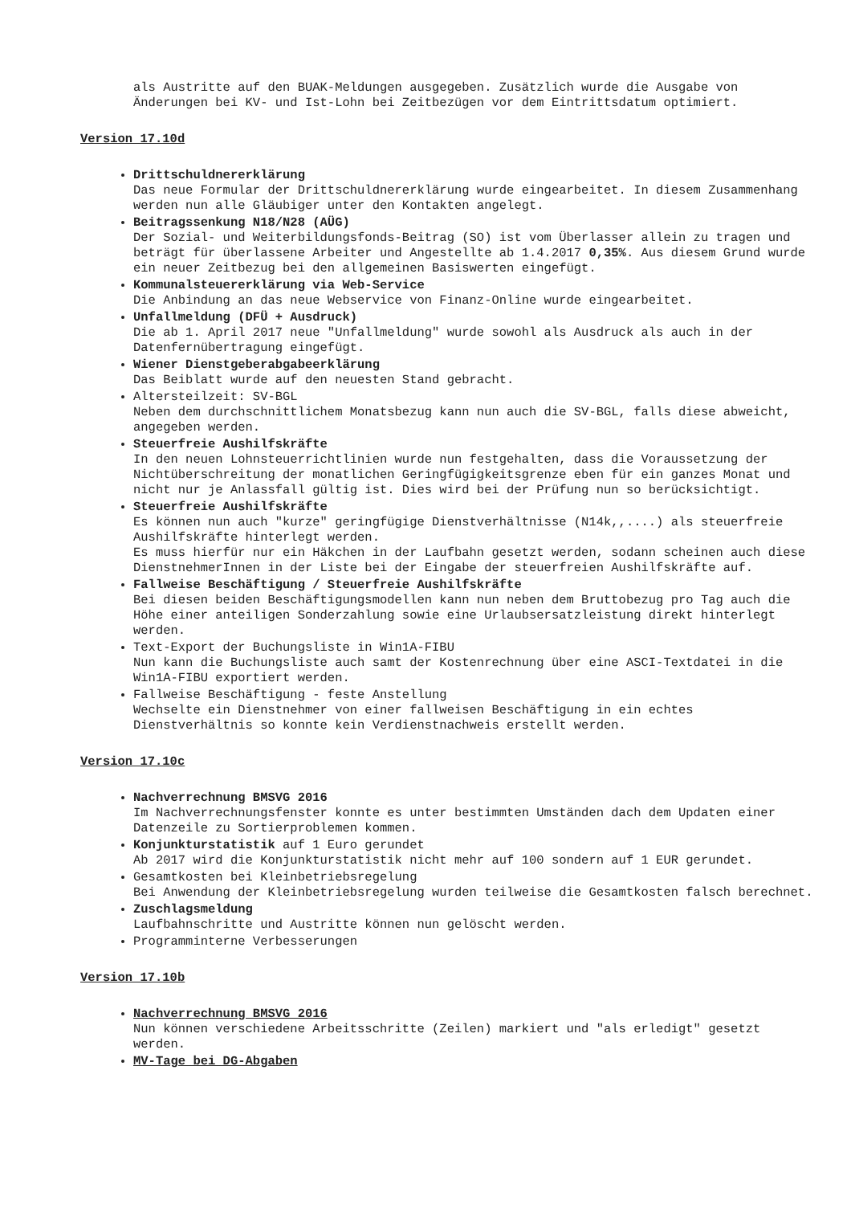als Austritte auf den BUAK-Meldungen ausgegeben. Zusätzlich wurde die Ausgabe von Änderungen bei KV- und Ist-Lohn bei Zeitbezügen vor dem Eintrittsdatum optimiert.
Version 17.10d
Drittschuldnererklärung
Das neue Formular der Drittschuldnererklärung wurde eingearbeitet. In diesem Zusammenhang werden nun alle Gläubiger unter den Kontakten angelegt.
Beitragssenkung N18/N28 (AÜG)
Der Sozial- und Weiterbildungsfonds-Beitrag (SO) ist vom Überlasser allein zu tragen und beträgt für überlassene Arbeiter und Angestellte ab 1.4.2017 0,35%. Aus diesem Grund wurde ein neuer Zeitbezug bei den allgemeinen Basiswerten eingefügt.
Kommunalsteuererklärung via Web-Service
Die Anbindung an das neue Webservice von Finanz-Online wurde eingearbeitet.
Unfallmeldung (DFÜ + Ausdruck)
Die ab 1. April 2017 neue "Unfallmeldung" wurde sowohl als Ausdruck als auch in der Datenfernübertragung eingefügt.
Wiener Dienstgeberabgabeerklärung
Das Beiblatt wurde auf den neuesten Stand gebracht.
Altersteilzeit: SV-BGL
Neben dem durchschnittlichem Monatsbezug kann nun auch die SV-BGL, falls diese abweicht, angegeben werden.
Steuerfreie Aushilfskräfte
In den neuen Lohnsteuerrichtlinien wurde nun festgehalten, dass die Voraussetzung der Nichtüberschreitung der monatlichen Geringfügigkeitsgrenze eben für ein ganzes Monat und nicht nur je Anlassfall gültig ist. Dies wird bei der Prüfung nun so berücksichtigt.
Steuerfreie Aushilfskräfte
Es können nun auch "kurze" geringfügige Dienstverhältnisse (N14k,,....) als steuerfreie Aushilfskräfte hinterlegt werden.
Es muss hierfür nur ein Häkchen in der Laufbahn gesetzt werden, sodann scheinen auch diese DienstnehmerInnen in der Liste bei der Eingabe der steuerfreien Aushilfskräfte auf.
Fallweise Beschäftigung / Steuerfreie Aushilfskräfte
Bei diesen beiden Beschäftigungsmodellen kann nun neben dem Bruttobezug pro Tag auch die Höhe einer anteiligen Sonderzahlung sowie eine Urlaubsersatzleistung direkt hinterlegt werden.
Text-Export der Buchungsliste in Win1A-FIBU
Nun kann die Buchungsliste auch samt der Kostenrechnung über eine ASCI-Textdatei in die Win1A-FIBU exportiert werden.
Fallweise Beschäftigung - feste Anstellung
Wechselte ein Dienstnehmer von einer fallweisen Beschäftigung in ein echtes Dienstverhältnis so konnte kein Verdienstnachweis erstellt werden.
Version 17.10c
Nachverrechnung BMSVG 2016
Im Nachverrechnungsfenster konnte es unter bestimmten Umständen dach dem Updaten einer Datenzeile zu Sortierproblemen kommen.
Konjunkturstatistik auf 1 Euro gerundet
Ab 2017 wird die Konjunkturstatistik nicht mehr auf 100 sondern auf 1 EUR gerundet.
Gesamtkosten bei Kleinbetriebsregelung
Bei Anwendung der Kleinbetriebsregelung wurden teilweise die Gesamtkosten falsch berechnet.
Zuschlagsmeldung
Laufbahnschritte und Austritte können nun gelöscht werden.
Programminterne Verbesserungen
Version 17.10b
Nachverrechnung BMSVG 2016
Nun können verschiedene Arbeitsschritte (Zeilen) markiert und "als erledigt" gesetzt werden.
MV-Tage bei DG-Abgaben